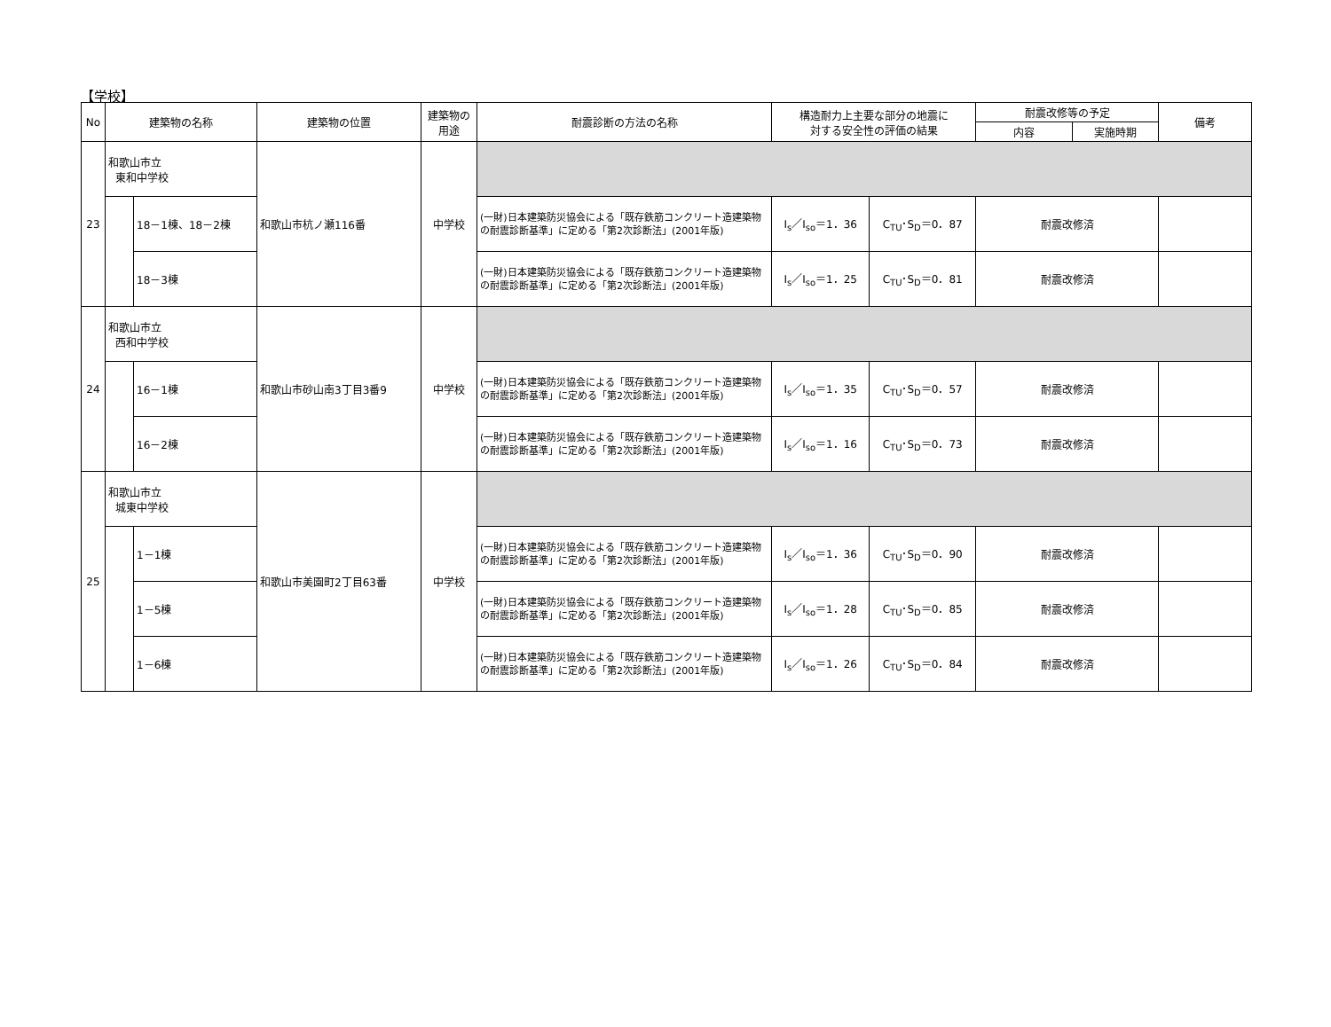【学校】
| No | 建築物の名称 | | 建築物の位置 | 建築物の 用途 | 耐震診断の方法の名称 | 構造耐力上主要な部分の地震に 対する安全性の評価の結果 | | 耐震改修等の予定 | | 備考 |
| --- | --- | --- | --- | --- | --- | --- | --- | --- | --- | --- |
| | | | | | | | | 内容 | 実施時期 | |
| 23 | 和歌山市立 東和中学校 | | 和歌山市杭ノ瀬116番 | 中学校 | | | | | | |
| | | 18－1棟、18－2棟 | | | (一財)日本建築防災協会による「既存鉄筋コンクリート造建築物の耐震診断基準」に定める「第2次診断法」(2001年版) | I<sub>s</sub>／I<sub>so</sub>＝1．36 | C<sub>TU</sub>･S<sub>D</sub>＝0．87 | 耐震改修済 | | |
| | | 18－3棟 | | | (一財)日本建築防災協会による「既存鉄筋コンクリート造建築物の耐震診断基準」に定める「第2次診断法」(2001年版) | I<sub>s</sub>／I<sub>so</sub>＝1．25 | C<sub>TU</sub>･S<sub>D</sub>＝0．81 | 耐震改修済 | | |
| 24 | 和歌山市立 西和中学校 | | 和歌山市砂山南3丁目3番9 | 中学校 | | | | | | |
| | | 16－1棟 | | | (一財)日本建築防災協会による「既存鉄筋コンクリート造建築物の耐震診断基準」に定める「第2次診断法」(2001年版) | I<sub>s</sub>／I<sub>so</sub>＝1．35 | C<sub>TU</sub>･S<sub>D</sub>＝0．57 | 耐震改修済 | | |
| | | 16－2棟 | | | (一財)日本建築防災協会による「既存鉄筋コンクリート造建築物の耐震診断基準」に定める「第2次診断法」(2001年版) | I<sub>s</sub>／I<sub>so</sub>＝1．16 | C<sub>TU</sub>･S<sub>D</sub>＝0．73 | 耐震改修済 | | |
| 25 | 和歌山市立 城東中学校 | | 和歌山市美園町2丁目63番 | 中学校 | | | | | | |
| | | 1－1棟 | | | (一財)日本建築防災協会による「既存鉄筋コンクリート造建築物の耐震診断基準」に定める「第2次診断法」(2001年版) | I<sub>s</sub>／I<sub>so</sub>＝1．36 | C<sub>TU</sub>･S<sub>D</sub>＝0．90 | 耐震改修済 | | |
| | | 1－5棟 | | | (一財)日本建築防災協会による「既存鉄筋コンクリート造建築物の耐震診断基準」に定める「第2次診断法」(2001年版) | I<sub>s</sub>／I<sub>so</sub>＝1．28 | C<sub>TU</sub>･S<sub>D</sub>＝0．85 | 耐震改修済 | | |
| | | 1－6棟 | | | (一財)日本建築防災協会による「既存鉄筋コンクリート造建築物の耐震診断基準」に定める「第2次診断法」(2001年版) | I<sub>s</sub>／I<sub>so</sub>＝1．26 | C<sub>TU</sub>･S<sub>D</sub>＝0．84 | 耐震改修済 | | |